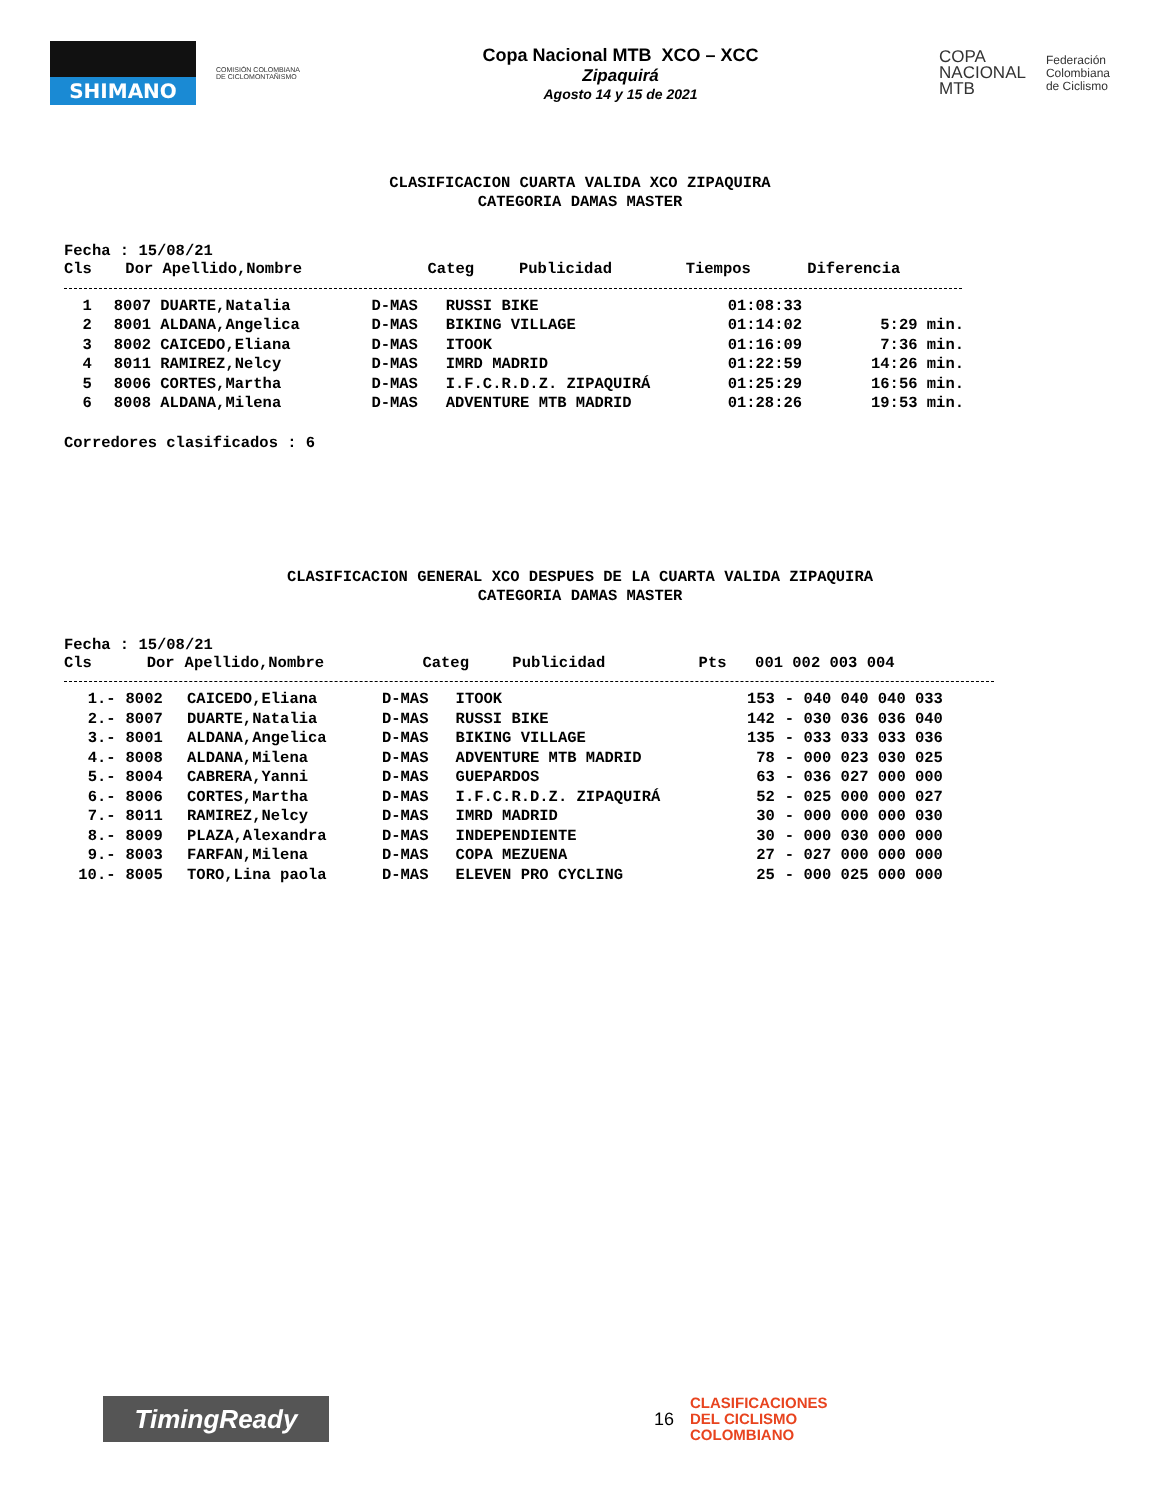SHIMANO
COMISIÓN COLOMBIANA DE CICLOMONTAÑISMO
Copa Nacional MTB XCO – XCC
Zipaquirá
Agosto 14 y 15 de 2021
COPA
NACIONAL
MTB
Federación
Colombiana
de Ciclismo
CLASIFICACION CUARTA VALIDA XCO ZIPAQUIRA
CATEGORIA DAMAS MASTER
Fecha : 15/08/21
| Cls | Dor Apellido,Nombre | Categ | Publicidad | Tiempos | Diferencia |
| --- | --- | --- | --- | --- | --- |
| 1 | 8007 DUARTE,Natalia | D-MAS | RUSSI BIKE | 01:08:33 | |
| 2 | 8001 ALDANA,Angelica | D-MAS | BIKING VILLAGE | 01:14:02 | 5:29 min. |
| 3 | 8002 CAICEDO,Eliana | D-MAS | ITOOK | 01:16:09 | 7:36 min. |
| 4 | 8011 RAMIREZ,Nelcy | D-MAS | IMRD MADRID | 01:22:59 | 14:26 min. |
| 5 | 8006 CORTES,Martha | D-MAS | I.F.C.R.D.Z. ZIPAQUIRÁ | 01:25:29 | 16:56 min. |
| 6 | 8008 ALDANA,Milena | D-MAS | ADVENTURE MTB MADRID | 01:28:26 | 19:53 min. |
Corredores clasificados : 6
CLASIFICACION GENERAL XCO DESPUES DE LA CUARTA VALIDA ZIPAQUIRA
CATEGORIA DAMAS MASTER
Fecha : 15/08/21
| Cls | Dor | Apellido,Nombre | Categ | Publicidad | Pts | 001 002 003 004 |
| --- | --- | --- | --- | --- | --- | --- |
| 1.- | 8002 | CAICEDO,Eliana | D-MAS | ITOOK | 153 | - 040 040 040 033 |
| 2.- | 8007 | DUARTE,Natalia | D-MAS | RUSSI BIKE | 142 | - 030 036 036 040 |
| 3.- | 8001 | ALDANA,Angelica | D-MAS | BIKING VILLAGE | 135 | - 033 033 033 036 |
| 4.- | 8008 | ALDANA,Milena | D-MAS | ADVENTURE MTB MADRID | 78 | - 000 023 030 025 |
| 5.- | 8004 | CABRERA,Yanni | D-MAS | GUEPARDOS | 63 | - 036 027 000 000 |
| 6.- | 8006 | CORTES,Martha | D-MAS | I.F.C.R.D.Z. ZIPAQUIRÁ | 52 | - 025 000 000 027 |
| 7.- | 8011 | RAMIREZ,Nelcy | D-MAS | IMRD MADRID | 30 | - 000 000 000 030 |
| 8.- | 8009 | PLAZA,Alexandra | D-MAS | INDEPENDIENTE | 30 | - 000 030 000 000 |
| 9.- | 8003 | FARFAN,Milena | D-MAS | COPA MEZUENA | 27 | - 027 000 000 000 |
| 10.- | 8005 | TORO,Lina paola | D-MAS | ELEVEN PRO CYCLING | 25 | - 000 025 000 000 |
TimingReady
16
CLASIFICACIONES
DEL CICLISMO
COLOMBIANO